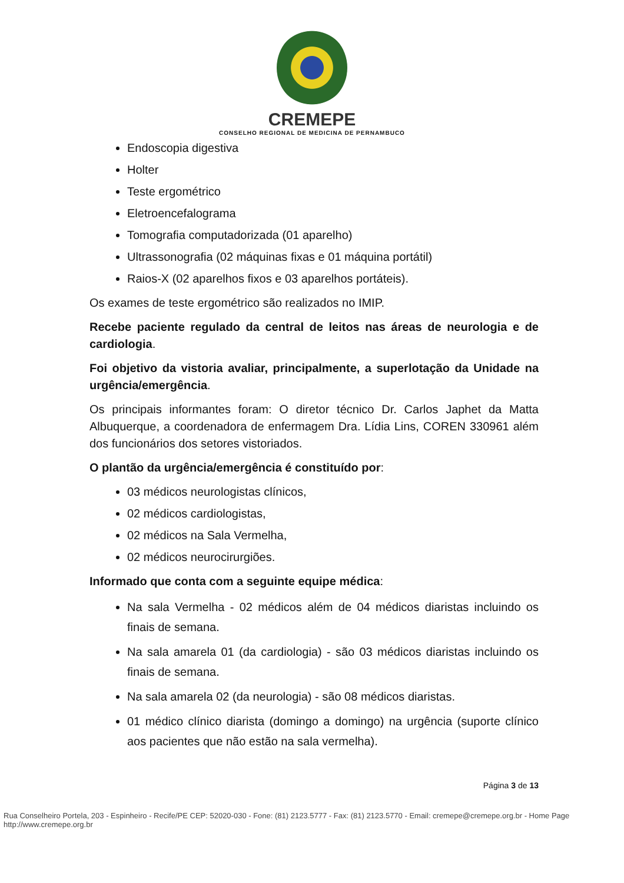CREMEPE
CONSELHO REGIONAL DE MEDICINA DE PERNAMBUCO
Endoscopia digestiva
Holter
Teste ergométrico
Eletroencefalograma
Tomografia computadorizada (01 aparelho)
Ultrassonografia (02 máquinas fixas e 01 máquina portátil)
Raios-X (02 aparelhos fixos e 03 aparelhos portáteis).
Os exames de teste ergométrico são realizados no IMIP.
Recebe paciente regulado da central de leitos nas áreas de neurologia e de cardiologia.
Foi objetivo da vistoria avaliar, principalmente, a superlotação da Unidade na urgência/emergência.
Os principais informantes foram: O diretor técnico Dr. Carlos Japhet da Matta Albuquerque, a coordenadora de enfermagem Dra. Lídia Lins, COREN 330961 além dos funcionários dos setores vistoriados.
O plantão da urgência/emergência é constituído por:
03 médicos neurologistas clínicos,
02 médicos cardiologistas,
02 médicos na Sala Vermelha,
02 médicos neurocirurgiões.
Informado que conta com a seguinte equipe médica:
Na sala Vermelha - 02 médicos além de 04 médicos diaristas incluindo os finais de semana.
Na sala amarela 01 (da cardiologia) - são 03 médicos diaristas incluindo os finais de semana.
Na sala amarela 02 (da neurologia) - são 08 médicos diaristas.
01 médico clínico diarista (domingo a domingo) na urgência (suporte clínico aos pacientes que não estão na sala vermelha).
Página 3 de 13
Rua Conselheiro Portela, 203 - Espinheiro - Recife/PE CEP: 52020-030 - Fone: (81) 2123.5777 - Fax: (81) 2123.5770 - Email: cremepe@cremepe.org.br - Home Page http://www.cremepe.org.br